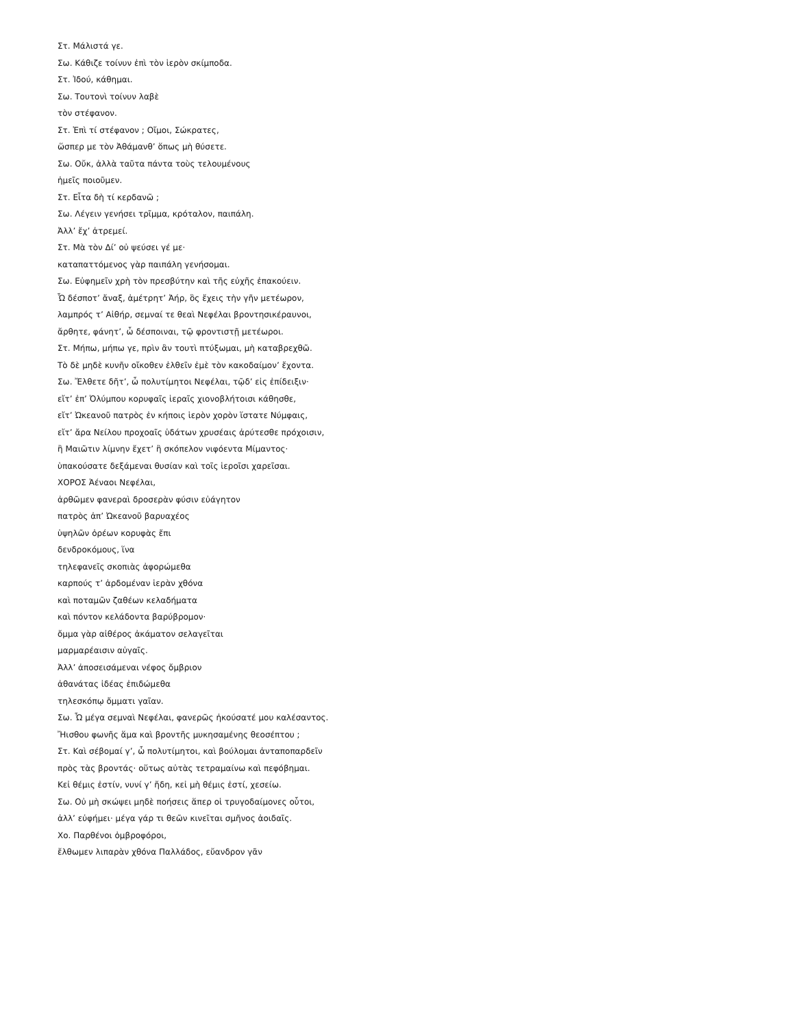Στ. Μάλιστά γε.
Σω. Κάθιζε τοίνυν ἐπὶ τὸν ἱερὸν σκίμποδα.
Στ. Ἰδού, κάθημαι.
Σω. Τουτονὶ τοίνυν λαβὲ
τὸν στέφανον.
Στ. Ἐπὶ τί στέφανον ; Οἴμοι, Σώκρατες,
ὥσπερ με τὸν Ἀθάμανθ’ ὅπως μὴ θύσετε.
Σω. Οὔκ, ἀλλὰ ταῦτα πάντα τοὺς τελουμένους
ἡμεῖς ποιοῦμεν.
Στ. Εἶτα δὴ τί κερδανῶ ;
Σω. Λέγειν γενήσει τρῖμμα, κρόταλον, παιπάλη.
Ἀλλ’ ἔχ’ ἀτρεμεί.
Στ. Μὰ τὸν Δί’ οὐ ψεύσει γέ με·
καταπαττόμενος γὰρ παιπάλη γενήσομαι.
Σω. Εὐφημεῖν χρὴ τὸν πρεσβύτην καὶ τῆς εὐχῆς ἐπακούειν.
Ὦ δέσποτ’ ἄναξ, ἀμέτρητ’ Ἀήρ, ὃς ἔχεις τὴν γῆν μετέωρον,
λαμπρός τ’ Αἰθήρ, σεμναί τε θεαὶ Νεφέλαι βροντησικέραυνοι,
ἄρθητε, φάνητ’, ὦ δέσποιναι, τῷ φροντιστῇ μετέωροι.
Στ. Μήπω, μήπω γε, πρὶν ἂν τουτὶ πτύξωμαι, μὴ καταβρεχθῶ.
Τὸ δὲ μηδὲ κυνῆν οἴκοθεν ἐλθεῖν ἐμὲ τὸν κακοδαίμον’ ἔχοντα.
Σω. Ἔλθετε δῆτ’, ὦ πολυτίμητοι Νεφέλαι, τῷδ’ εἰς ἐπίδειξιν·
εἴτ’ ἐπ’ Ὀλύμπου κορυφαῖς ἱεραῖς χιονοβλήτοισι κάθησθε,
εἴτ’ Ὠκεανοῦ πατρὸς ἐν κήποις ἱερὸν χορὸν ἵστατε Νύμφαις,
εἴτ’ ἄρα Νείλου προχοαῖς ὑδάτων χρυσέαις ἀρύτεσθε πρόχοισιν,
ἢ Μαιῶτιν λίμνην ἔχετ’ ἢ σκόπελον νιφόεντα Μίμαντος·
ὑπακούσατε δεξάμεναι θυσίαν καὶ τοῖς ἱεροῖσι χαρεῖσαι.
ΧΟΡΟΣ Ἀέναοι Νεφέλαι,
ἀρθῶμεν φανεραὶ δροσερὰν φύσιν εὐάγητον
πατρὸς ἀπ’ Ὠκεανοῦ βαρυαχέος
ὑψηλῶν ὀρέων κορυφὰς ἔπι
δενδροκόμους, ἵνα
τηλεφανεῖς σκοπιὰς ἀφορώμεθα
καρπούς τ’ ἀρδομέναν ἱερὰν χθόνα
καὶ ποταμῶν ζαθέων κελαδήματα
καὶ πόντον κελάδοντα βαρύβρομον·
ὄμμα γὰρ αἰθέρος ἀκάματον σελαγεῖται
μαρμαρέαισιν αὐγαῖς.
Ἀλλ’ ἀποσεισάμεναι νέφος ὄμβριον
ἀθανάτας ἰδέας ἐπιδώμεθα
τηλεσκόπῳ ὄμματι γαῖαν.
Σω. Ὦ μέγα σεμναὶ Νεφέλαι, φανερῶς ἠκούσατέ μου καλέσαντος.
Ἤισθου φωνῆς ἅμα καὶ βροντῆς μυκησαμένης θεοσέπτου ;
Στ. Καὶ σέβομαί γ’, ὦ πολυτίμητοι, καὶ βούλομαι ἀνταποπαρδεῖν
πρὸς τὰς βροντάς· οὕτως αὐτὰς τετραμαίνω καὶ πεφόβημαι.
Κεἰ θέμις ἐστίν, νυνί γ’ ἤδη, κεἰ μὴ θέμις ἐστί, χεσείω.
Σω. Οὐ μὴ σκώψει μηδὲ ποήσεις ἅπερ οἱ τρυγοδαίμονες οὗτοι,
ἀλλ’ εὐφήμει· μέγα γάρ τι θεῶν κινεῖται σμῆνος ἀοιδαῖς.
Χο. Παρθένοι ὀμβροφόροι,
ἔλθωμεν λιπαρὰν χθόνα Παλλάδος, εὔανδρον γᾶν